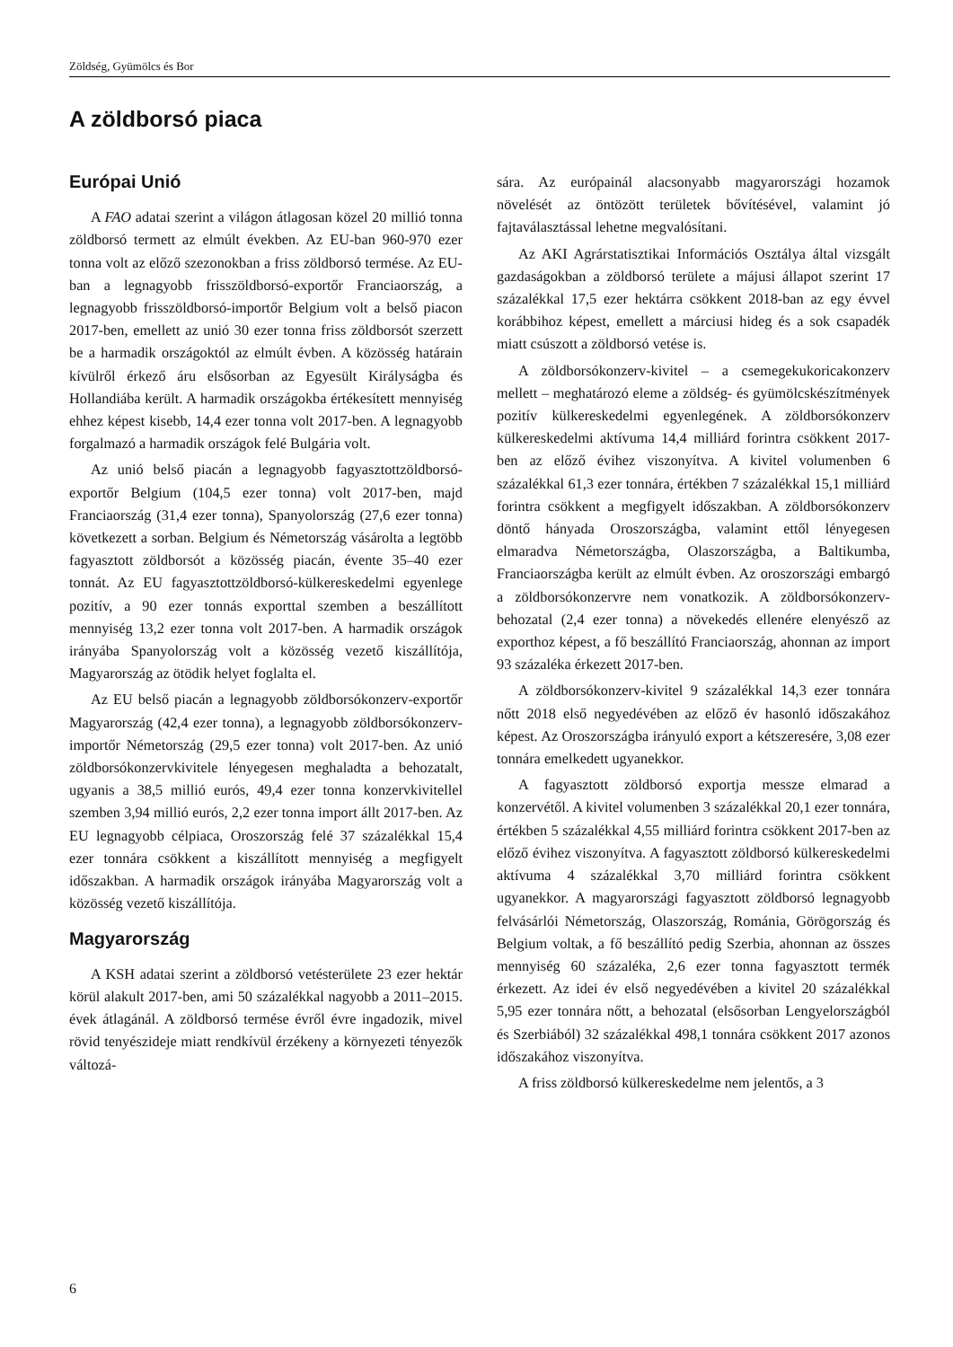Zöldség, Gyümölcs és Bor
A zöldborsó piaca
Európai Unió
A FAO adatai szerint a világon átlagosan közel 20 millió tonna zöldborsó termett az elmúlt években. Az EU-ban 960-970 ezer tonna volt az előző szezonokban a friss zöldborsó termése. Az EU-ban a legnagyobb frisszöldborsó-exportőr Franciaország, a legnagyobb frisszöldborsó-importőr Belgium volt a belső piacon 2017-ben, emellett az unió 30 ezer tonna friss zöldborsót szerzett be a harmadik országoktól az elmúlt évben. A közösség határain kívülről érkező áru elsősorban az Egyesült Királyságba és Hollandiába került. A harmadik országokba értékesített mennyiség ehhez képest kisebb, 14,4 ezer tonna volt 2017-ben. A legnagyobb forgalmazó a harmadik országok felé Bulgária volt.
Az unió belső piacán a legnagyobb fagyasztottzöldborsó-exportőr Belgium (104,5 ezer tonna) volt 2017-ben, majd Franciaország (31,4 ezer tonna), Spanyolország (27,6 ezer tonna) következett a sorban. Belgium és Németország vásárolta a legtöbb fagyasztott zöldborsót a közösség piacán, évente 35–40 ezer tonnát. Az EU fagyasztottzöldborsó-külkereskedelmi egyenlege pozitív, a 90 ezer tonnás exporttal szemben a beszállított mennyiség 13,2 ezer tonna volt 2017-ben. A harmadik országok irányába Spanyolország volt a közösség vezető kiszállítója, Magyarország az ötödik helyet foglalta el.
Az EU belső piacán a legnagyobb zöldborsókonzerv-exportőr Magyarország (42,4 ezer tonna), a legnagyobb zöldborsókonzerv-importőr Németország (29,5 ezer tonna) volt 2017-ben. Az unió zöldborsókonzervkivitele lényegesen meghaladta a behozatalt, ugyanis a 38,5 millió eurós, 49,4 ezer tonna konzervkivitellel szemben 3,94 millió eurós, 2,2 ezer tonna import állt 2017-ben. Az EU legnagyobb célpiaca, Oroszország felé 37 százalékkal 15,4 ezer tonnára csökkent a kiszállított mennyiség a megfigyelt időszakban. A harmadik országok irányába Magyarország volt a közösség vezető kiszállítója.
Magyarország
A KSH adatai szerint a zöldborsó vetésterülete 23 ezer hektár körül alakult 2017-ben, ami 50 százalékkal nagyobb a 2011–2015. évek átlagánál. A zöldborsó termése évről évre ingadozik, mivel rövid tenyészideje miatt rendkívül érzékeny a környezeti tényezők változá-
sára. Az európainál alacsonyabb magyarországi hozamok növelését az öntözött területek bővítésével, valamint jó fajtaválasztással lehetne megvalósítani.
Az AKI Agrárstatisztikai Információs Osztálya által vizsgált gazdaságokban a zöldborsó területe a májusi állapot szerint 17 százalékkal 17,5 ezer hektárra csökkent 2018-ban az egy évvel korábbihoz képest, emellett a márciusi hideg és a sok csapadék miatt csúszott a zöldborsó vetése is.
A zöldborsókonzerv-kivitel – a csemegekukoricakonzerv mellett – meghatározó eleme a zöldség- és gyümölcskészítmények pozitív külkereskedelmi egyenlegének. A zöldborsókonzerv külkereskedelmi aktívuma 14,4 milliárd forintra csökkent 2017-ben az előző évihez viszonyítva. A kivitel volumenben 6 százalékkal 61,3 ezer tonnára, értékben 7 százalékkal 15,1 milliárd forintra csökkent a megfigyelt időszakban. A zöldborsókonzerv döntő hányada Oroszországba, valamint ettől lényegesen elmaradva Németországba, Olaszországba, a Baltikumba, Franciaországba került az elmúlt évben. Az oroszországi embargó a zöldborsókonzervre nem vonatkozik. A zöldborsókonzerv-behozatal (2,4 ezer tonna) a növekedés ellenére elenyésző az exporthoz képest, a fő beszállító Franciaország, ahonnan az import 93 százaléka érkezett 2017-ben.
A zöldborsókonzerv-kivitel 9 százalékkal 14,3 ezer tonnára nőtt 2018 első negyedévében az előző év hasonló időszakához képest. Az Oroszországba irányuló export a kétszeresére, 3,08 ezer tonnára emelkedett ugyanekkor.
A fagyasztott zöldborsó exportja messze elmarad a konzervétől. A kivitel volumenben 3 százalékkal 20,1 ezer tonnára, értékben 5 százalékkal 4,55 milliárd forintra csökkent 2017-ben az előző évihez viszonyítva. A fagyasztott zöldborsó külkereskedelmi aktívuma 4 százalékkal 3,70 milliárd forintra csökkent ugyanekkor. A magyarországi fagyasztott zöldborsó legnagyobb felvásárlói Németország, Olaszország, Románia, Görögország és Belgium voltak, a fő beszállító pedig Szerbia, ahonnan az összes mennyiség 60 százaléka, 2,6 ezer tonna fagyasztott termék érkezett. Az idei év első negyedévében a kivitel 20 százalékkal 5,95 ezer tonnára nőtt, a behozatal (elsősorban Lengyelországból és Szerbiából) 32 százalékkal 498,1 tonnára csökkent 2017 azonos időszakához viszonyítva.
A friss zöldborsó külkereskedelme nem jelentős, a 3
6